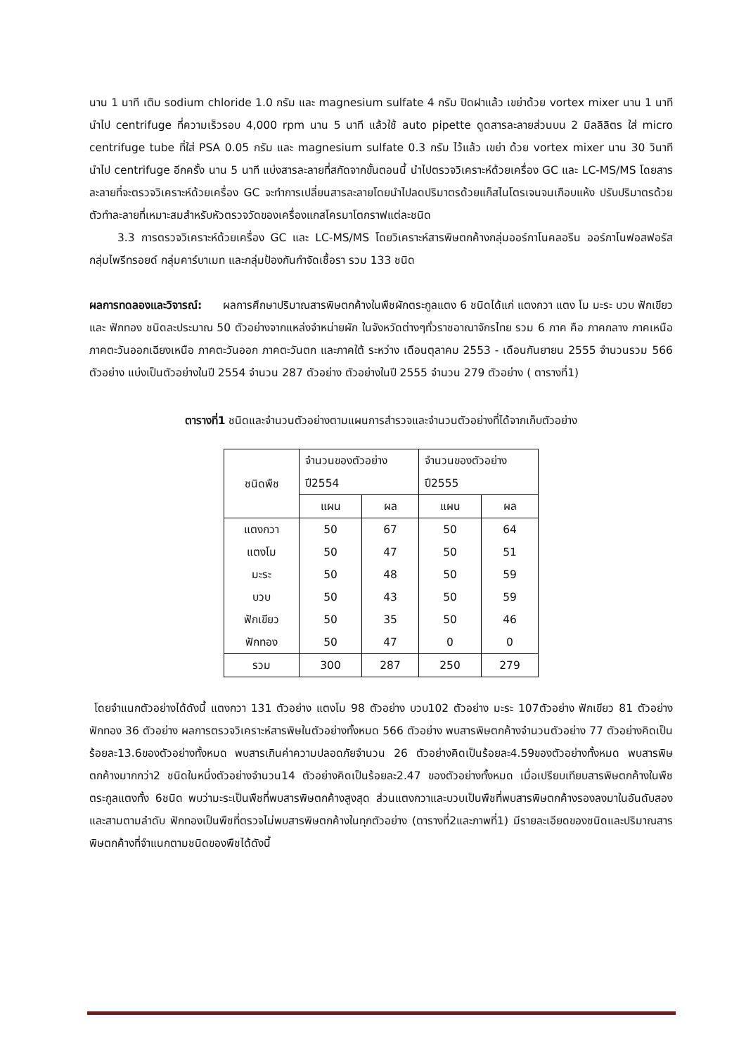นาน 1 นาที เติม sodium chloride 1.0 กรัม และ magnesium sulfate 4 กรัม ปิดฝาแล้ว เขย่าด้วย vortex mixer นาน 1 นาที นำไป centrifuge ที่ความเร็วรอบ 4,000 rpm นาน 5 นาที แล้วใช้ auto pipette ดูดสารละลายส่วนบน 2 มิลลิลิตร ใส่ micro centrifuge tube ที่ใส่ PSA 0.05 กรัม และ magnesium sulfate 0.3 กรัม ไว้แล้ว เขย่า ด้วย vortex mixer นาน 30 วินาที นำไป centrifuge อีกครั้ง นาน 5 นาที แบ่งสารละลายที่สกัดจากขั้นตอนนี้ นำไปตรวจวิเคราะห์ด้วยเครื่อง GC และ LC-MS/MS โดยสารละลายที่จะตรวจวิเคราะห์ด้วยเครื่อง GC จะทำการเปลี่ยนสารละลายโดยนำไปลดปริมาตรด้วยแก็สไนโตรเจนจนเกือบแห้ง ปรับปริมาตรด้วยตัวทำละลายที่เหมาะสมสำหรับหัวตรวจวัดของเครื่องแกสโครมาโตกราฟแต่ละชนิด
3.3 การตรวจวิเคราะห์ด้วยเครื่อง GC และ LC-MS/MS โดยวิเคราะห์สารพิษตกค้างกลุ่มออร์กาโนคลอรีน ออร์กาโนฟอสฟอรัส กลุ่มไพรีทรอยด์ กลุ่มคาร์บาเมท และกลุ่มป้องกันกำจัดเชื้อรา รวม 133 ชนิด
ผลการทดลองและวิจารณ์: ผลการศึกษาปริมาณสารพิษตกค้างในพืชผักตระกูลแตง 6 ชนิดได้แก่ แตงกวา แตง โม มะระ บวบ ฟักเขียว และ ฟักทอง ชนิดละประมาณ 50 ตัวอย่างจากแหล่งจำหน่ายผัก ในจังหวัดต่างๆทั่วราชอาณาจักรไทย รวม 6 ภาค คือ ภาคกลาง ภาคเหนือ ภาคตะวันออกเฉียงเหนือ ภาคตะวันออก ภาคตะวันตก และภาคใต้ ระหว่าง เดือนตุลาคม 2553 - เดือนกันยายน 2555 จำนวนรวม 566 ตัวอย่าง แบ่งเป็นตัวอย่างในปี 2554 จำนวน 287 ตัวอย่าง ตัวอย่างในปี 2555 จำนวน 279 ตัวอย่าง ( ตารางที่1)
ตารางที่1 ชนิดและจำนวนตัวอย่างตามแผนการสำรวจและจำนวนตัวอย่างที่ได้จากเก็บตัวอย่าง
| ชนิดพืช | จำนวนของตัวอย่าง ปี2554 | | จำนวนของตัวอย่าง ปี2555 | |
| --- | --- | --- | --- | --- |
| | แผน | ผล | แผน | ผล |
| แตงกวา | 50 | 67 | 50 | 64 |
| แตงโม | 50 | 47 | 50 | 51 |
| มะระ | 50 | 48 | 50 | 59 |
| บวบ | 50 | 43 | 50 | 59 |
| ฟักเขียว | 50 | 35 | 50 | 46 |
| ฟักทอง | 50 | 47 | 0 | 0 |
| รวม | 300 | 287 | 250 | 279 |
โดยจำแนกตัวอย่างได้ดังนี้ แตงกวา 131 ตัวอย่าง แตงโม 98 ตัวอย่าง บวบ102 ตัวอย่าง มะระ 107ตัวอย่าง ฟักเขียว 81 ตัวอย่าง ฟักทอง 36 ตัวอย่าง ผลการตรวจวิเคราะห์สารพิษในตัวอย่างทั้งหมด 566 ตัวอย่าง พบสารพิษตกค้างจำนวนตัวอย่าง 77 ตัวอย่างคิดเป็นร้อยละ13.6ของตัวอย่างทั้งหมด พบสารเกินค่าความปลอดภัยจำนวน 26 ตัวอย่างคิดเป็นร้อยละ4.59ของตัวอย่างทั้งหมด พบสารพิษตกค้างมากกว่า2 ชนิดในหนึ่งตัวอย่างจำนวน14 ตัวอย่างคิดเป็นร้อยละ2.47 ของตัวอย่างทั้งหมด เมื่อเปรียบเทียบสารพิษตกค้างในพืชตระกูลแตงทั้ง 6ชนิด พบว่ามะระเป็นพืชที่พบสารพิษตกค้างสูงสุด ส่วนแตงกวาและบวบเป็นพืชที่พบสารพิษตกค้างรองลงมาในอันดับสองและสามตามลำดับ ฟักทองเป็นพืชที่ตรวจไม่พบสารพิษตกค้างในทุกตัวอย่าง (ตารางที่2และภาพที่1) มีรายละเอียดของชนิดและปริมาณสารพิษตกค้างที่จำแนกตามชนิดของพืชได้ดังนี้